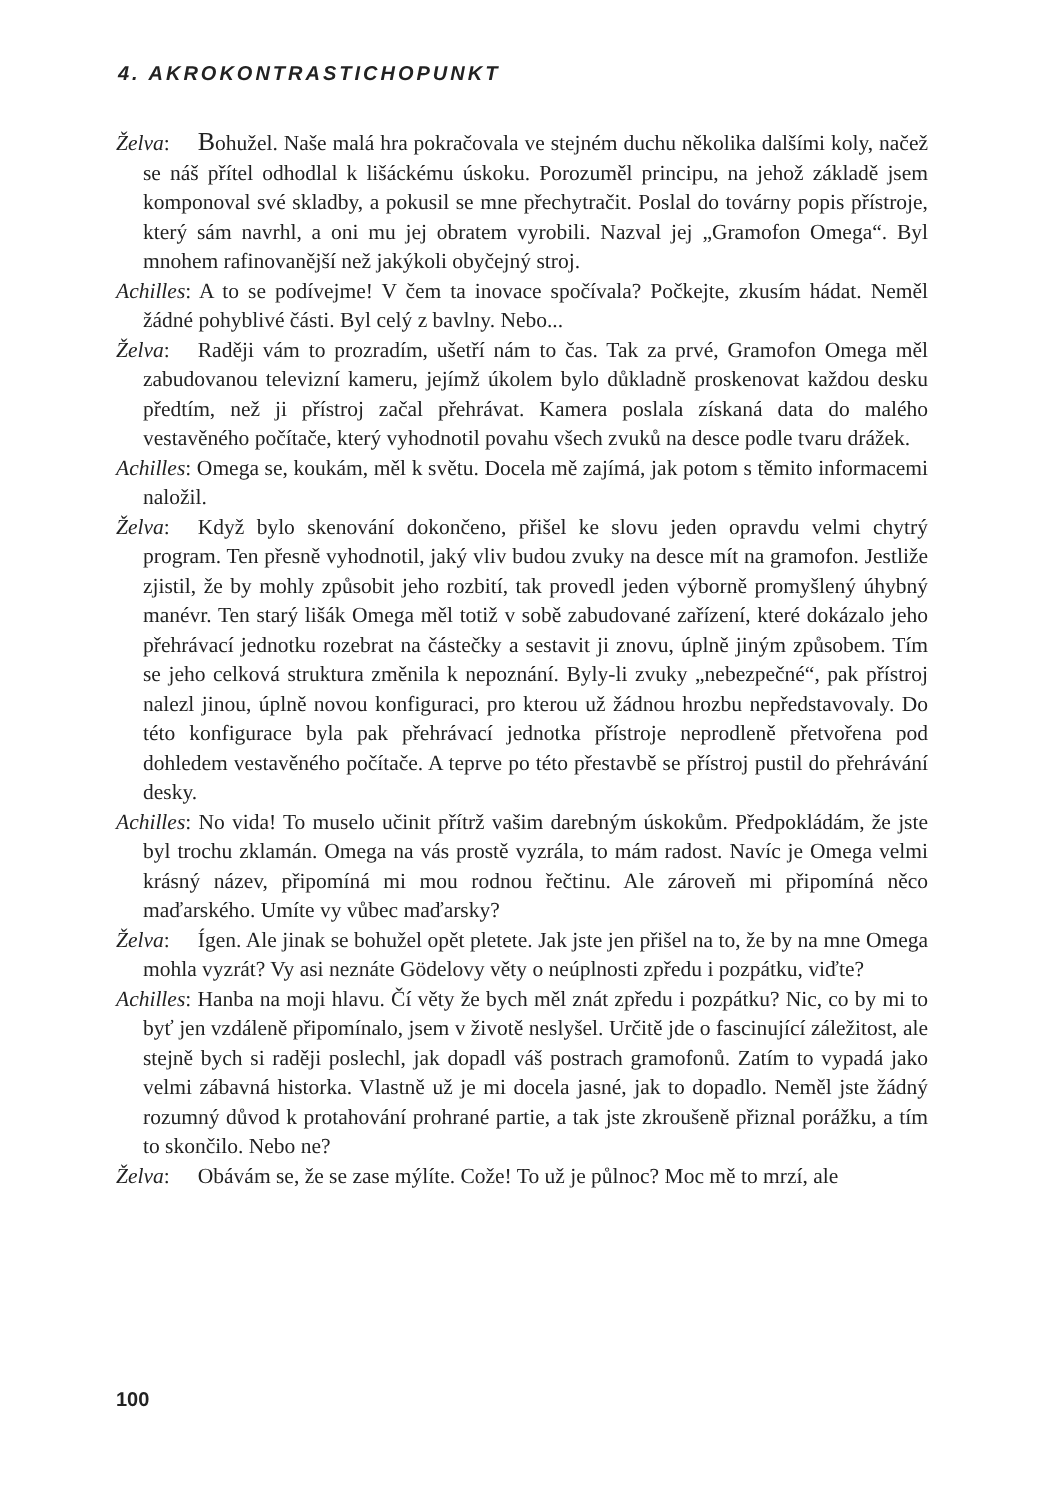4. AKROKONTRASTICHOPUNKT
Želva: Bohužel. Naše malá hra pokračovala ve stejném duchu několika dalšími koly, načež se náš přítel odhodlal k lišáckému úskoku. Porozuměl principu, na jehož základě jsem komponoval své skladby, a pokusil se mne přechytračit. Poslal do továrny popis přístroje, který sám navrhl, a oni mu jej obratem vyrobili. Nazval jej „Gramofon Omega“. Byl mnohem rafinovanější než jakýkoli obyčejný stroj.
Achilles: A to se podívejme! V čem ta inovace spočívala? Počkejte, zkusím hádat. Neměl žádné pohyblivé části. Byl celý z bavlny. Nebo...
Želva: Raději vám to prozradím, ušetří nám to čas. Tak za prvé, Gramofon Omega měl zabudovanou televizní kameru, jejímž úkolem bylo důkladně proskenovat každou desku předtím, než ji přístroj začal přehrávat. Kamera poslala získaná data do malého vestavěného počítače, který vyhodnotil povahu všech zvuků na desce podle tvaru drážek.
Achilles: Omega se, koukám, měl k světu. Docela mě zajímá, jak potom s těmito informacemi naložil.
Želva: Když bylo skenování dokončeno, přišel ke slovu jeden opravdu velmi chytrý program. Ten přesně vyhodnotil, jaký vliv budou zvuky na desce mít na gramofon. Jestliže zjistil, že by mohly způsobit jeho rozbití, tak provedl jeden výborně promyšlený úhybný manévr. Ten starý lišák Omega měl totiž v sobě zabudované zařízení, které dokázalo jeho přehrávací jednotku rozebrat na částečky a sestavit ji znovu, úplně jiným způsobem. Tím se jeho celková struktura změnila k nepoznání. Byly-li zvuky „nebezpečné“, pak přístroj nalezl jinou, úplně novou konfiguraci, pro kterou už žádnou hrozbu nepředstavovaly. Do této konfigurace byla pak přehrávací jednotka přístroje neprodleně přetvořena pod dohledem vestavěného počítače. A teprve po této přestavbě se přístroj pustil do přehrávání desky.
Achilles: No vida! To muselo učinit přítrž vašim darebným úskokům. Předpokládám, že jste byl trochu zklamán. Omega na vás prostě vyzrála, to mám radost. Navíc je Omega velmi krásný název, připomíná mi mou rodnou řečtinu. Ale zároveň mi připomíná něco maďarského. Umíte vy vůbec maďarsky?
Želva: Ígen. Ale jinak se bohužel opět pletete. Jak jste jen přišel na to, že by na mne Omega mohla vyzrát? Vy asi neznáte Gödelovy věty o neúplnosti zpředu i pozpátku, viďte?
Achilles: Hanba na moji hlavu. Čí věty že bych měl znát zpředu i pozpátku? Nic, co by mi to byť jen vzdáleně připomínalo, jsem v životě neslyšel. Určitě jde o fascinující záležitost, ale stejně bych si raději poslechl, jak dopadl váš postrach gramofonů. Zatím to vypadá jako velmi zábavná historka. Vlastně už je mi docela jasné, jak to dopadlo. Neměl jste žádný rozumný důvod k protahování prohrané partie, a tak jste zkroušeně přiznal porážku, a tím to skončilo. Nebo ne?
Želva: Obávám se, že se zase mýlíte. Cože! To už je půlnoc? Moc mě to mrzí, ale
100